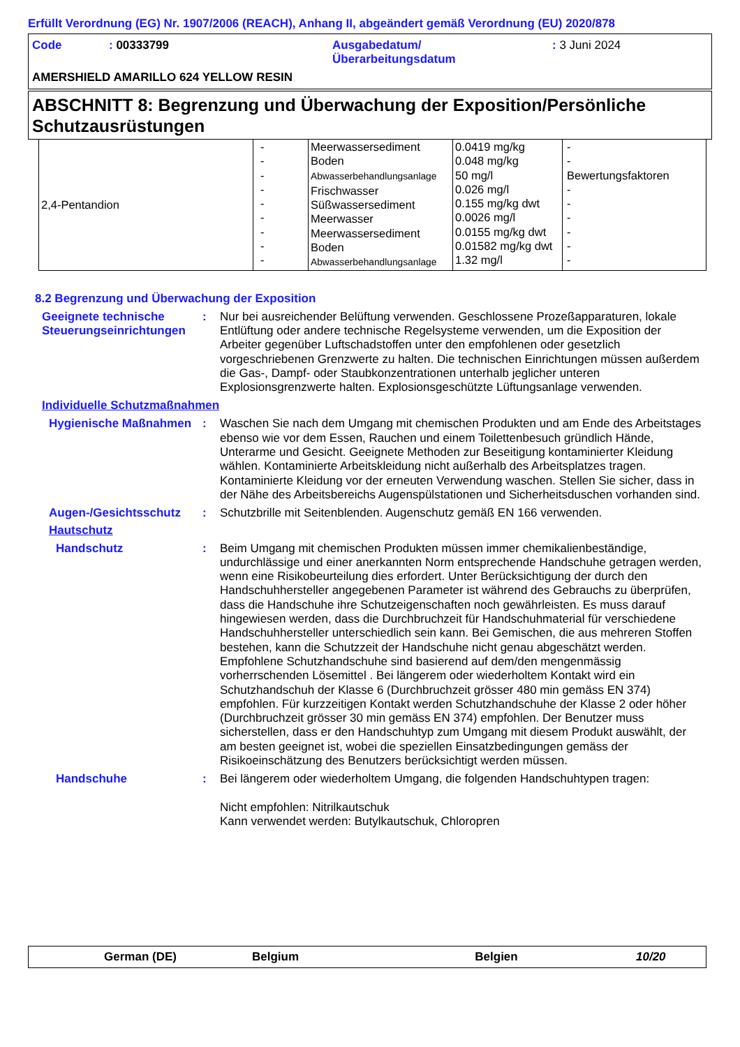Erfüllt Verordnung (EG) Nr. 1907/2006 (REACH), Anhang II, abgeändert gemäß Verordnung (EU) 2020/878
Code: 00333799 Ausgabedatum/
Überarbeitungsdatum: 3 Juni 2024
AMERSHIELD AMARILLO 624 YELLOW RESIN
ABSCHNITT 8: Begrenzung und Überwachung der Exposition/Persönliche Schutzausrüstungen
| 2,4-Pentandion | - - - - - - - - - | Meerwassersediment Boden Abwasserbehandlungsanlage Frischwasser Süßwassersediment Meerwasser Meerwassersediment Boden Abwasserbehandlungsanlage | 0.0419 mg/kg 0.048 mg/kg 50 mg/l 0.026 mg/l 0.155 mg/kg dwt 0.0026 mg/l 0.0155 mg/kg dwt 0.01582 mg/kg dwt 1.32 mg/l | - - Bewertungsfaktoren - - - - - - |
8.2 Begrenzung und Überwachung der Exposition
Geeignete technische Steuerungseinrichtungen
: Nur bei ausreichender Belüftung verwenden. Geschlossene Prozeßapparaturen, lokale Entlüftung oder andere technische Regelsysteme verwenden, um die Exposition der Arbeiter gegenüber Luftschadstoffen unter den empfohlenen oder gesetzlich vorgeschriebenen Grenzwerte zu halten. Die technischen Einrichtungen müssen außerdem die Gas-, Dampf- oder Staubkonzentrationen unterhalb jeglicher unteren Explosionsgrenzwerte halten. Explosionsgeschützte Lüftungsanlage verwenden.
Individuelle Schutzmaßnahmen
Hygienische Maßnahmen : Waschen Sie nach dem Umgang mit chemischen Produkten und am Ende des Arbeitstages ebenso wie vor dem Essen, Rauchen und einem Toilettenbesuch gründlich Hände, Unterarme und Gesicht. Geeignete Methoden zur Beseitigung kontaminierter Kleidung wählen. Kontaminierte Arbeitskleidung nicht außerhalb des Arbeitsplatzes tragen. Kontaminierte Kleidung vor der erneuten Verwendung waschen. Stellen Sie sicher, dass in der Nähe des Arbeitsbereichs Augenspülstationen und Sicherheitsduschen vorhanden sind.
Augen-/Gesichtsschutz : Schutzbrille mit Seitenblenden. Augenschutz gemäß EN 166 verwenden.
Hautschutz
Handschutz : Beim Umgang mit chemischen Produkten müssen immer chemikalienbeständige, undurchlässige und einer anerkannten Norm entsprechende Handschuhe getragen werden, wenn eine Risikobeurteilung dies erfordert. Unter Berücksichtigung der durch den Handschuhhersteller angegebenen Parameter ist während des Gebrauchs zu überprüfen, dass die Handschuhe ihre Schutzeigenschaften noch gewährleisten. Es muss darauf hingewiesen werden, dass die Durchbruchzeit für Handschuhmaterial für verschiedene Handschuhhersteller unterschiedlich sein kann. Bei Gemischen, die aus mehreren Stoffen bestehen, kann die Schutzzeit der Handschuhe nicht genau abgeschätzt werden. Empfohlene Schutzhandschuhe sind basierend auf dem/den mengenmässig vorherrschenden Lösemittel . Bei längerem oder wiederholtem Kontakt wird ein Schutzhandschuh der Klasse 6 (Durchbruchzeit grösser 480 min gemäss EN 374) empfohlen. Für kurzzeitigen Kontakt werden Schutzhandschuhe der Klasse 2 oder höher (Durchbruchzeit grösser 30 min gemäss EN 374) empfohlen. Der Benutzer muss sicherstellen, dass er den Handschuhtyp zum Umgang mit diesem Produkt auswählt, der am besten geeignet ist, wobei die speziellen Einsatzbedingungen gemäss der Risikoeinschätzung des Benutzers berücksichtigt werden müssen.
Handschuhe : Bei längerem oder wiederholtem Umgang, die folgenden Handschuhtypen tragen:
Nicht empfohlen: Nitrilkautschuk
Kann verwendet werden: Butylkautschuk, Chloropren
German (DE) Belgium Belgien 10/20